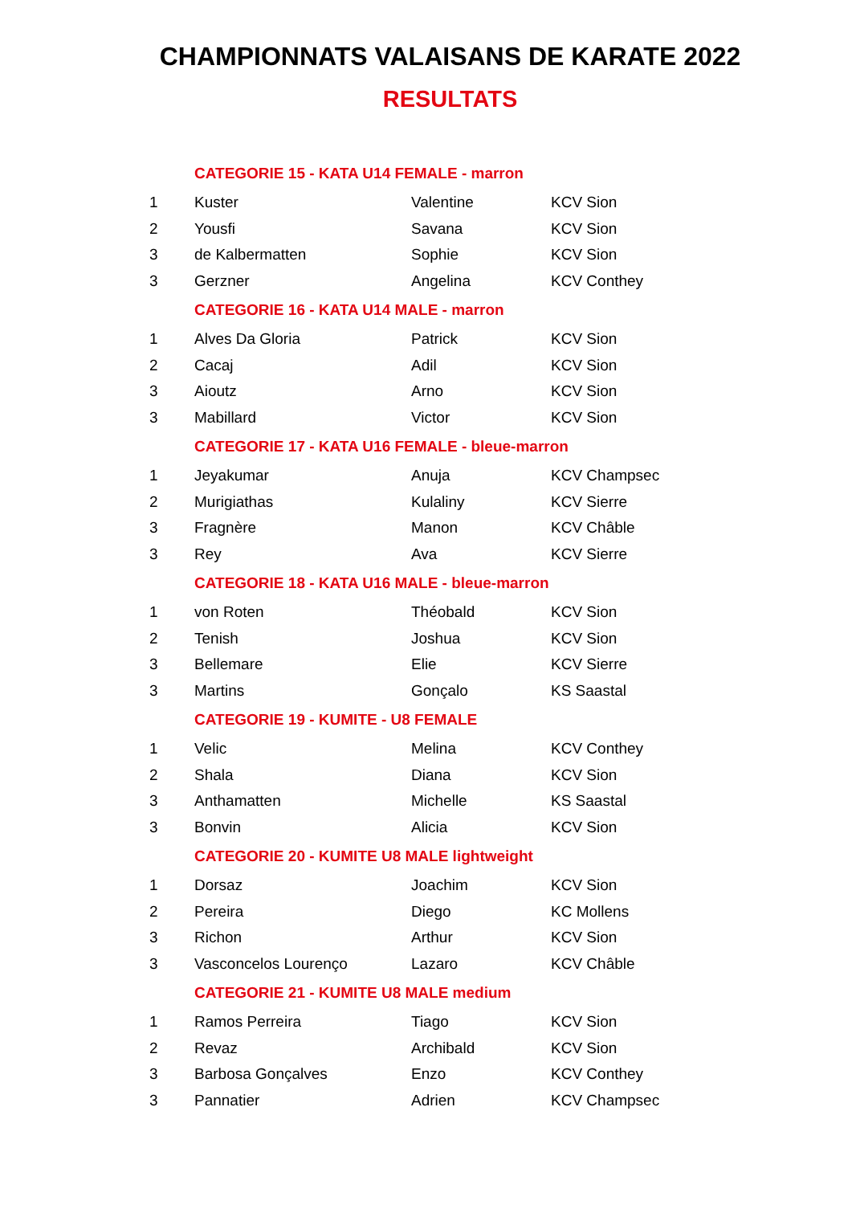CHAMPIONNATS VALAISANS DE KARATE 2022
RESULTATS
| | CATEGORIE 15 - KATA U14 FEMALE - marron | | |
| 1 | Kuster | Valentine | KCV Sion |
| 2 | Yousfi | Savana | KCV Sion |
| 3 | de Kalbermatten | Sophie | KCV Sion |
| 3 | Gerzner | Angelina | KCV Conthey |
| | CATEGORIE 16 - KATA U14 MALE - marron | | |
| 1 | Alves Da Gloria | Patrick | KCV Sion |
| 2 | Cacaj | Adil | KCV Sion |
| 3 | Aioutz | Arno | KCV Sion |
| 3 | Mabillard | Victor | KCV Sion |
| | CATEGORIE 17 - KATA U16 FEMALE - bleue-marron | | |
| 1 | Jeyakumar | Anuja | KCV Champsec |
| 2 | Murigiathas | Kulaliny | KCV Sierre |
| 3 | Fragnère | Manon | KCV Châble |
| 3 | Rey | Ava | KCV Sierre |
| | CATEGORIE 18 - KATA U16 MALE - bleue-marron | | |
| 1 | von Roten | Théobald | KCV Sion |
| 2 | Tenish | Joshua | KCV Sion |
| 3 | Bellemare | Elie | KCV Sierre |
| 3 | Martins | Gonçalo | KS Saastal |
| | CATEGORIE 19 - KUMITE - U8 FEMALE | | |
| 1 | Velic | Melina | KCV Conthey |
| 2 | Shala | Diana | KCV Sion |
| 3 | Anthamatten | Michelle | KS Saastal |
| 3 | Bonvin | Alicia | KCV Sion |
| | CATEGORIE 20 - KUMITE U8 MALE lightweight | | |
| 1 | Dorsaz | Joachim | KCV Sion |
| 2 | Pereira | Diego | KC Mollens |
| 3 | Richon | Arthur | KCV Sion |
| 3 | Vasconcelos Lourenço | Lazaro | KCV Châble |
| | CATEGORIE 21 - KUMITE U8 MALE medium | | |
| 1 | Ramos Perreira | Tiago | KCV Sion |
| 2 | Revaz | Archibald | KCV Sion |
| 3 | Barbosa Gonçalves | Enzo | KCV Conthey |
| 3 | Pannatier | Adrien | KCV Champsec |